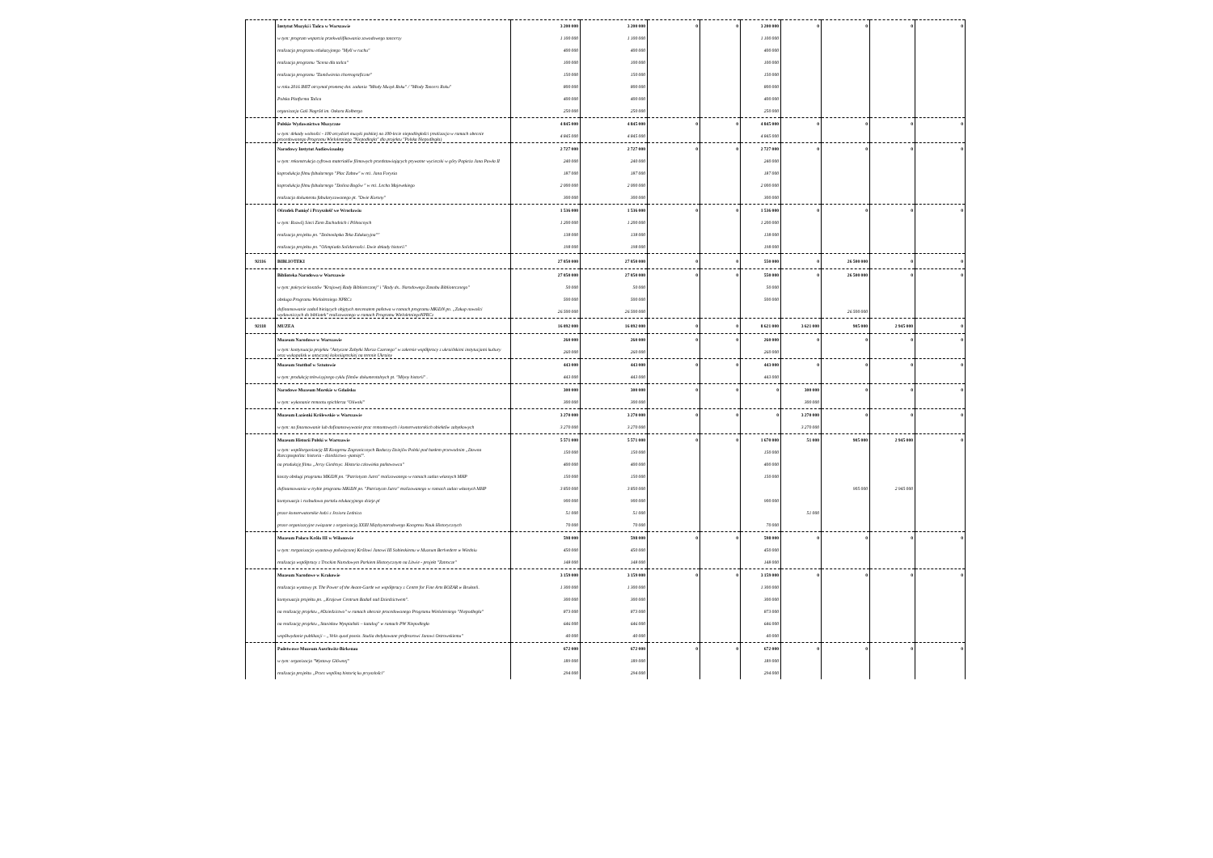| | Instytut Muzyki i Tańca w Warszawie | 3 200 000 | 3 200 000 | 0 | 0 | 3 200 000 | 0 | 0 | 0 | 0 |
| | w tym: program wsparcia przekwalifikowania zawodowego tancerzy | 1 100 000 | 1 100 000 | | | 1 100 000 | | | | |
| | realizacja programu edukacyjnego "Myśl w ruchu" | 400 000 | 400 000 | | | 400 000 | | | | |
| | realizacja programu "Scena dla tańca" | 100 000 | 100 000 | | | 100 000 | | | | |
| | realizacja programu "Zamówienia choreograficzne" | 150 000 | 150 000 | | | 150 000 | | | | |
| | w roku 2016 IMIT otrzymał promesę dot. zadania "Młody Muzyk Roku" / "Młody Tancerz Roku" | 800 000 | 800 000 | | | 800 000 | | | | |
| | Polska Platforma Tańca | 400 000 | 400 000 | | | 400 000 | | | | |
| | organizacja Gali Nagród im. Oskara Kolberga | 250 000 | 250 000 | | | 250 000 | | | | |
| | Polskie Wydawnictwo Muzyczne | 4 845 000 | 4 845 000 | 0 | 0 | 4 845 000 | 0 | 0 | 0 | 0 |
| | w tym: dekady wolności - 100 arcydzieł muzyki polskiej na 100-lecie niepodległości (realizacja w ramach obecnie procedowanego Programu Wieloletniego "Niepodległa" dla projektu "Polska Niepodległa) | 4 845 000 | 4 845 000 | | | 4 845 000 | | | | |
| | Narodowy Instytut Audiowizualny | 2 727 000 | 2 727 000 | 0 | 0 | 2 727 000 | 0 | 0 | 0 | 0 |
| | w tym: rekonstrukcja cyfrowa materiałów filmowych przedstawiających prywatne wycieczki w góry Papieża Jana Pawła II | 240 000 | 240 000 | | | 240 000 | | | | |
| | koprodukcja filmu fabularnego "Plac Zabaw" w reż. Jana Forysia | 187 000 | 187 000 | | | 187 000 | | | | |
| | koprodukcja filmu fabularnego "Dolina Bogów " w reż. Lecha Majewskiego | 2 000 000 | 2 000 000 | | | 2 000 000 | | | | |
| | realizacja dokumentu fabularyzowanego pt. "Dwie Korony" | 300 000 | 300 000 | | | 300 000 | | | | |
| | Ośrodek Pamięć i Przyszłość we Wrocławiu | 1 536 000 | 1 536 000 | 0 | 0 | 1 536 000 | 0 | 0 | 0 | 0 |
| | w tym: Rozwój Sieci Ziem Zachodnich i Północnych | 1 200 000 | 1 200 000 | | | 1 200 000 | | | | |
| | realizacja projektu pn. "Dolnosląska Teka Edukacyjna"" | 138 000 | 138 000 | | | 138 000 | | | | |
| | realizacja projektu pn. "Olimpiada Solidarności. Dwie dekady historii" | 198 000 | 198 000 | | | 198 000 | | | | |
| 92116 | BIBLIOTEKI | 27 050 000 | 27 050 000 | 0 | 0 | 550 000 | 0 | 26 500 000 | 0 | 0 |
| | Biblioteka Narodowa w Warszawie | 27 050 000 | 27 050 000 | 0 | 0 | 550 000 | 0 | 26 500 000 | 0 | 0 |
| | w tym: pokrycie kosztów "Krajowej Rady Bibliotecznej" i "Rady ds.. Narodowego Zasobu Bibliotecznego" | 50 000 | 50 000 | | | 50 000 | | | | |
| | obsługa Programu Wieloletniego NPRCz | 500 000 | 500 000 | | | 500 000 | | | | |
| | dofinansowanie zadań bieżących objętych mecenatem państwa w ramach programu MKiDN pn. „Zakup nowości wydawniczych do bibliotek" realizowanego w ramach Programu WieloletniegoNPRCz | 26 500 000 | 26 500 000 | | | | | 26 500 000 | | |
| 92118 | MUZEA | 16 092 000 | 16 092 000 | 0 | 0 | 8 621 000 | 3 621 000 | 905 000 | 2 945 000 | 0 |
| | Muzeum Narodowe w Warszawie | 260 000 | 260 000 | 0 | 0 | 260 000 | 0 | 0 | 0 | 0 |
| | w tym: kontynuacja projektu "Antyczne Zabytki Morza Czarnego" w zakresie współpracy z ukraińskimi instytucjami kultury oraz wykopalisk w antycznej koloniigreckiej na terenie Ukrainy | 260 000 | 260 000 | | | 260 000 | | | | |
| | Muzeum Stutthof w Sztutowie | 443 000 | 443 000 | 0 | 0 | 443 000 | 0 | 0 | 0 | 0 |
| | w tym: produkcję telewizyjnego cyklu filmów dokumentalnych pt. "Młyny historii" . | 443 000 | 443 000 | | | 443 000 | | | | |
| | Narodowe Muzeum Morskie w Gdańsku | 300 000 | 300 000 | 0 | 0 | 0 | 300 000 | 0 | 0 | 0 |
| | w tym: wykonanie remontu spichlerza "Oliwski" | 300 000 | 300 000 | | | | 300 000 | | | |
| | Muzeum Łazienki Królewskie w Warszawie | 3 270 000 | 3 270 000 | 0 | 0 | 0 | 3 270 000 | 0 | 0 | 0 |
| | w tym: na finansowanie lub dofinansowywanie prac remontowych i konserwatorskich obiektów zabytkowych | 3 270 000 | 3 270 000 | | | | 3 270 000 | | | |
| | Muzeum Historii Polski w Warszawie | 5 571 000 | 5 571 000 | 0 | 0 | 1 670 000 | 51 000 | 905 000 | 2 945 000 | 0 |
| | w tym: współorganizację III Kongresu Zagranicznych Badaczy Dziejów Polski pod hasłem przewodnim „Dawna Rzeczpospolita: historia - dziedzictwo -pamięć". | 150 000 | 150 000 | | | 150 000 | | | | |
| | na produkcję filmu „Jerzy Giedroyc. Historia człowieka państwowca" | 400 000 | 400 000 | | | 400 000 | | | | |
| | koszty obsługi programu MKiDN pn. "Patriotyzm Jutra" realizowanego w ramach zadan własnych MHP | 150 000 | 150 000 | | | 150 000 | | | | |
| | dofinansowania w trybie programu MKiDN pn. "Patriotyzm Jutra" realizowanego w ramach zadan własnych MHP | 3 850 000 | 3 850 000 | | | | | 905 000 | 2 945 000 | |
| | kontynuacja i rozbudowa portalu edukacyjnego dzieje.pl | 900 000 | 900 000 | | | 900 000 | | | | |
| | prace konserwatorskie łodzi z Jeziora Lednica | 51 000 | 51 000 | | | | 51 000 | | | |
| | prace organizacyjne związane z organizacją XXIII Międzynarodowego Kongresu Nauk Historycznych | 70 000 | 70 000 | | | 70 000 | | | | |
| | Muzeum Pałacu Króla III w Wilanowie | 598 000 | 598 000 | 0 | 0 | 598 000 | 0 | 0 | 0 | 0 |
| | w tym: rorganizacja wyastawy poświęconej Królowi Janowi III Sobieskiemu w Muzeum Berlvedere w Wiedniu | 450 000 | 450 000 | | | 450 000 | | | | |
| | realizacja współpracy z Trockim Narodowym Parkiem Historycznym na Litwie - projekt "Zatrocze" | 148 000 | 148 000 | | | 148 000 | | | | |
| | Muzeum Narodowe w Krakowie | 3 159 000 | 3 159 000 | 0 | 0 | 3 159 000 | 0 | 0 | 0 | 0 |
| | realizacja wystawy pt. The Power of the Avant-Garde we współpracy z Centre for Fine Arts BOZAR w Brukseli. | 1 300 000 | 1 300 000 | | | 1 300 000 | | | | |
| | kontynuacja projektu pn. „Krajowe Centrum Badań nad Dziedzictwem". | 300 000 | 300 000 | | | 300 000 | | | | |
| | na realizację projektu „#Dziedzictwo" w ramach obecnie procedowanego Programu Wieloletniego "Niepodległa" | 873 000 | 873 000 | | | 873 000 | | | | |
| | na realizację projektu „Stanisław Wyspiański – katalog" w ramach PW Niepodległa | 646 000 | 646 000 | | | 646 000 | | | | |
| | współwydanie publikacji – „Velis quod possis. Studia dedykowane profesorowi Janowi Ostrowskiemu" | 40 000 | 40 000 | | | 40 000 | | | | |
| | Państwowe Muzeum Auschwitz-Birkenau | 672 000 | 672 000 | 0 | 0 | 672 000 | 0 | 0 | 0 | 0 |
| | w tym: organizacja "Wystawy Głównej" | 189 000 | 189 000 | | | 189 000 | | | | |
| | realizacja projektu „Przez wspólną historię ku przyszłości" | 294 000 | 294 000 | | | 294 000 | | | | |